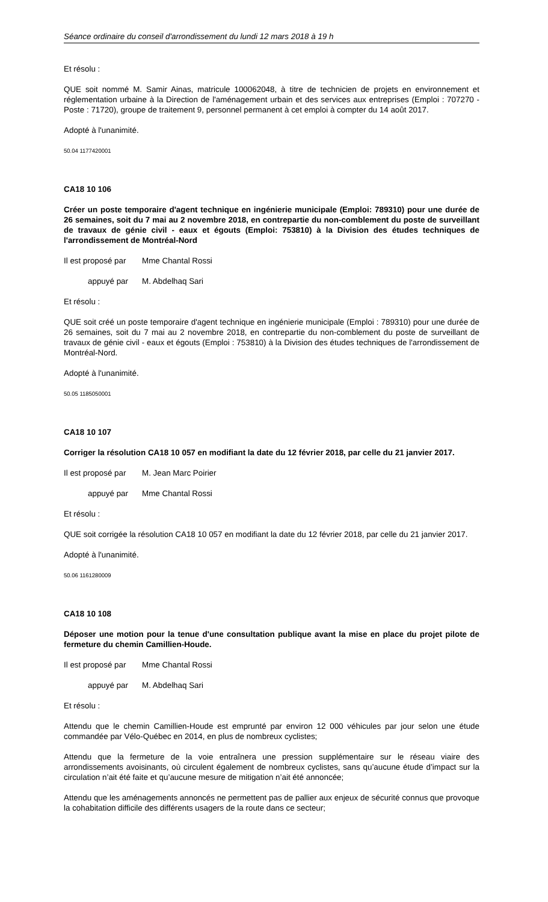Séance ordinaire du conseil d'arrondissement du lundi 12 mars 2018 à 19 h
Et résolu :
QUE soit nommé M. Samir Ainas, matricule 100062048, à titre de technicien de projets en environnement et réglementation urbaine à la Direction de l'aménagement urbain et des services aux entreprises (Emploi : 707270 - Poste : 71720), groupe de traitement 9, personnel permanent à cet emploi à compter du 14 août 2017.
Adopté à l'unanimité.
50.04 1177420001
CA18 10 106
Créer un poste temporaire d'agent technique en ingénierie municipale (Emploi: 789310) pour une durée de 26 semaines, soit du 7 mai au 2 novembre 2018, en contrepartie du non-comblement du poste de surveillant de travaux de génie civil - eaux et égouts (Emploi: 753810) à la Division des études techniques de l'arrondissement de Montréal-Nord
Il est proposé par Mme Chantal Rossi
appuyé par M. Abdelhaq Sari
Et résolu :
QUE soit créé un poste temporaire d'agent technique en ingénierie municipale (Emploi : 789310) pour une durée de 26 semaines, soit du 7 mai au 2 novembre 2018, en contrepartie du non-comblement du poste de surveillant de travaux de génie civil - eaux et égouts (Emploi : 753810) à la Division des études techniques de l'arrondissement de Montréal-Nord.
Adopté à l'unanimité.
50.05 1185050001
CA18 10 107
Corriger la résolution CA18 10 057 en modifiant la date du 12 février 2018, par celle du 21 janvier 2017.
Il est proposé par M. Jean Marc Poirier
appuyé par Mme Chantal Rossi
Et résolu :
QUE soit corrigée la résolution CA18 10 057 en modifiant la date du 12 février 2018, par celle du 21 janvier 2017.
Adopté à l'unanimité.
50.06 1161280009
CA18 10 108
Déposer une motion pour la tenue d'une consultation publique avant la mise en place du projet pilote de fermeture du chemin Camillien-Houde.
Il est proposé par Mme Chantal Rossi
appuyé par M. Abdelhaq Sari
Et résolu :
Attendu que le chemin Camillien-Houde est emprunté par environ 12 000 véhicules par jour selon une étude commandée par Vélo-Québec en 2014, en plus de nombreux cyclistes;
Attendu que la fermeture de la voie entraînera une pression supplémentaire sur le réseau viaire des arrondissements avoisinants, où circulent également de nombreux cyclistes, sans qu’aucune étude d’impact sur la circulation n’ait été faite et qu’aucune mesure de mitigation n’ait été annoncée;
Attendu que les aménagements annoncés ne permettent pas de pallier aux enjeux de sécurité connus que provoque la cohabitation difficile des différents usagers de la route dans ce secteur;